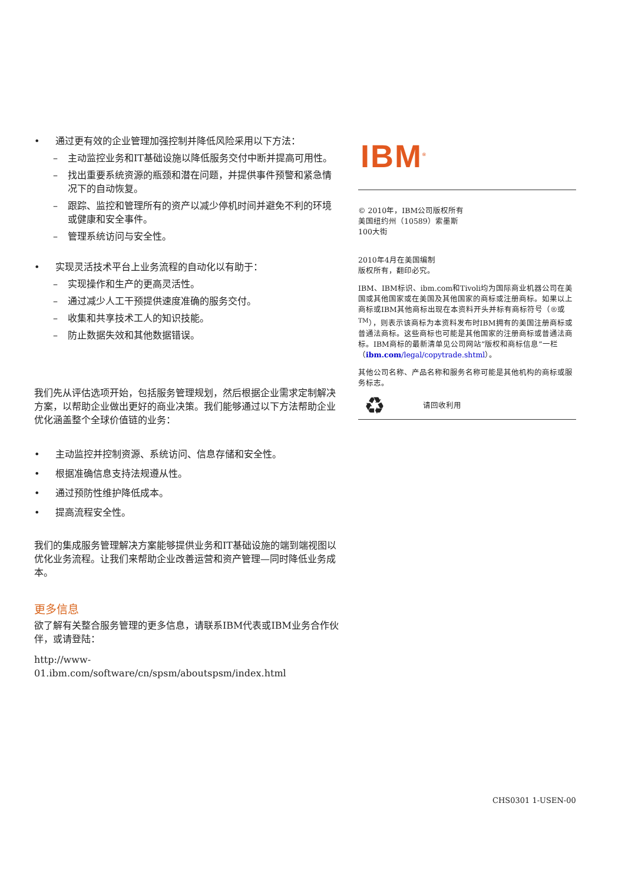• 通过更有效的企业管理加强控制并降低风险采用以下方法：
– 主动监控业务和IT基础设施以降低服务交付中断并提高可用性。
– 找出重要系统资源的瓶颈和潜在问题，并提供事件预警和紧急情况下的自动恢复。
– 跟踪、监控和管理所有的资产以减少停机时间并避免不利的环境或健康和安全事件。
– 管理系统访问与安全性。
• 实现灵活技术平台上业务流程的自动化以有助于：
– 实现操作和生产的更高灵活性。
– 通过减少人工干预提供速度准确的服务交付。
– 收集和共享技术工人的知识技能。
– 防止数据失效和其他数据错误。
我们先从评估选项开始，包括服务管理规划，然后根据企业需求定制解决方案，以帮助企业做出更好的商业决策。我们能够通过以下方法帮助企业优化涵盖整个全球价值链的业务：
• 主动监控并控制资源、系统访问、信息存储和安全性。
• 根据准确信息支持法规遵从性。
• 通过预防性维护降低成本。
• 提高流程安全性。
我们的集成服务管理解决方案能够提供业务和IT基础设施的端到端视图以优化业务流程。让我们来帮助企业改善运营和资产管理—同时降低业务成本。
更多信息
欲了解有关整合服务管理的更多信息，请联系IBM代表或IBM业务合作伙伴，或请登陆：
http://www-01.ibm.com/software/cn/spsm/aboutspsm/index.html
IBM<sup>®</sup>
© 2010年，IBM公司版权所有
美国纽约州（10589）索墨斯
100大街
2010年4月在美国编制
版权所有，翻印必究。
IBM、IBM标识、ibm.com和Tivoli均为国际商业机器公司在美国或其他国家或在美国及其他国家的商标或注册商标。如果以上商标或IBM其他商标出现在本资料开头并标有商标符号（®或<sup>TM</sup>），则表示该商标为本资料发布时IBM拥有的美国注册商标或普通法商标。这些商标也可能是其他国家的注册商标或普通法商标。IBM商标的最新清单见公司网站“版权和商标信息”一栏（ibm.com/legal/copytrade.shtml）。
其他公司名称、产品名称和服务名称可能是其他机构的商标或服务标志。
♻ 请回收利用
CHS0301 1-USEN-00